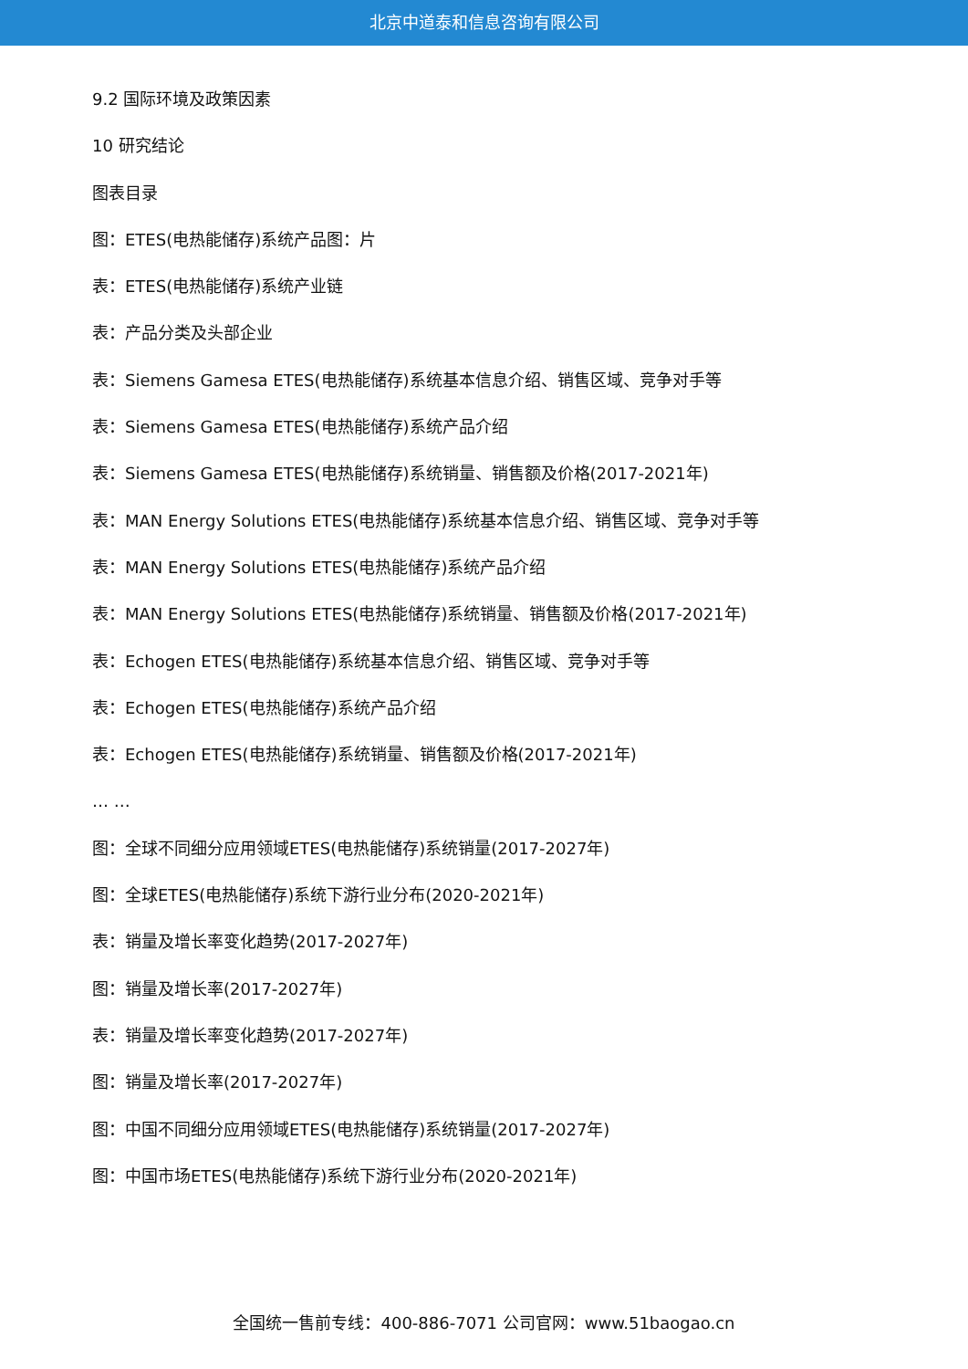北京中道泰和信息咨询有限公司
9.2 国际环境及政策因素
10 研究结论
图表目录
图：ETES(电热能储存)系统产品图：片
表：ETES(电热能储存)系统产业链
表：产品分类及头部企业
表：Siemens Gamesa ETES(电热能储存)系统基本信息介绍、销售区域、竞争对手等
表：Siemens Gamesa ETES(电热能储存)系统产品介绍
表：Siemens Gamesa ETES(电热能储存)系统销量、销售额及价格(2017-2021年)
表：MAN Energy Solutions ETES(电热能储存)系统基本信息介绍、销售区域、竞争对手等
表：MAN Energy Solutions ETES(电热能储存)系统产品介绍
表：MAN Energy Solutions ETES(电热能储存)系统销量、销售额及价格(2017-2021年)
表：Echogen ETES(电热能储存)系统基本信息介绍、销售区域、竞争对手等
表：Echogen ETES(电热能储存)系统产品介绍
表：Echogen ETES(电热能储存)系统销量、销售额及价格(2017-2021年)
… …
图：全球不同细分应用领域ETES(电热能储存)系统销量(2017-2027年)
图：全球ETES(电热能储存)系统下游行业分布(2020-2021年)
表：销量及增长率变化趋势(2017-2027年)
图：销量及增长率(2017-2027年)
表：销量及增长率变化趋势(2017-2027年)
图：销量及增长率(2017-2027年)
图：中国不同细分应用领域ETES(电热能储存)系统销量(2017-2027年)
图：中国市场ETES(电热能储存)系统下游行业分布(2020-2021年)
全国统一售前专线：400-886-7071 公司官网：www.51baogao.cn